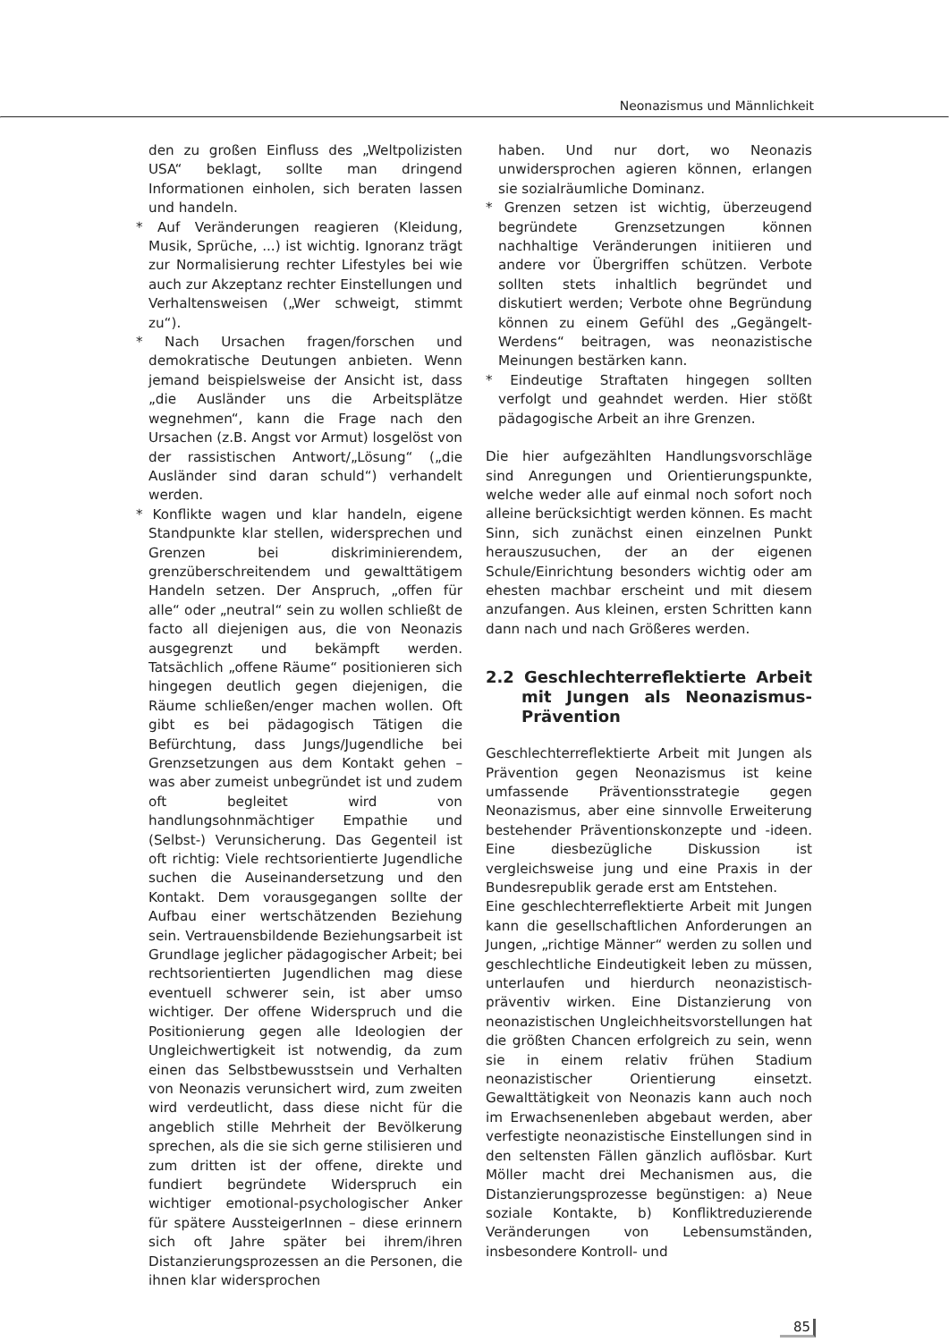Neonazismus und Männlichkeit
den zu großen Einfluss des „Weltpolizisten USA“ beklagt, sollte man dringend Informationen einholen, sich beraten lassen und handeln.
* Auf Veränderungen reagieren (Kleidung, Musik, Sprüche, ...) ist wichtig. Ignoranz trägt zur Normalisierung rechter Lifestyles bei wie auch zur Akzeptanz rechter Einstellungen und Verhaltensweisen („Wer schweigt, stimmt zu“).
* Nach Ursachen fragen/forschen und demokratische Deutungen anbieten. Wenn jemand beispielsweise der Ansicht ist, dass „die Ausländer uns die Arbeitsplätze wegnehmen“, kann die Frage nach den Ursachen (z.B. Angst vor Armut) losgelöst von der rassistischen Antwort/„Lösung“ („die Ausländer sind daran schuld“) verhandelt werden.
* Konflikte wagen und klar handeln, eigene Standpunkte klar stellen, widersprechen und Grenzen bei diskriminierendem, grenzüberschreitendem und gewalttätigem Handeln setzen. Der Anspruch, „offen für alle“ oder „neutral“ sein zu wollen schließt de facto all diejenigen aus, die von Neonazis ausgegrenzt und bekämpft werden. Tatsächlich „offene Räume“ positionieren sich hingegen deutlich gegen diejenigen, die Räume schließen/enger machen wollen. Oft gibt es bei pädagogisch Tätigen die Befürchtung, dass Jungs/Jugendliche bei Grenzsetzungen aus dem Kontakt gehen – was aber zumeist unbegründet ist und zudem oft begleitet wird von handlungsohnmächtiger Empathie und (Selbst-) Verunsicherung. Das Gegenteil ist oft richtig: Viele rechtsorientierte Jugendliche suchen die Auseinandersetzung und den Kontakt. Dem vorausgegangen sollte der Aufbau einer wertschätzenden Beziehung sein. Vertrauensbildende Beziehungsarbeit ist Grundlage jeglicher pädagogischer Arbeit; bei rechtsorientierten Jugendlichen mag diese eventuell schwerer sein, ist aber umso wichtiger. Der offene Widerspruch und die Positionierung gegen alle Ideologien der Ungleichwertigkeit ist notwendig, da zum einen das Selbstbewusstsein und Verhalten von Neonazis verunsichert wird, zum zweiten wird verdeutlicht, dass diese nicht für die angeblich stille Mehrheit der Bevölkerung sprechen, als die sie sich gerne stilisieren und zum dritten ist der offene, direkte und fundiert begründete Widerspruch ein wichtiger emotional-psychologischer Anker für spätere AussteigerInnen – diese erinnern sich oft Jahre später bei ihrem/ihren Distanzierungsprozessen an die Personen, die ihnen klar widersprochen
haben. Und nur dort, wo Neonazis unwidersprochen agieren können, erlangen sie sozialräumliche Dominanz.
* Grenzen setzen ist wichtig, überzeugend begründete Grenzsetzungen können nachhaltige Veränderungen initiieren und andere vor Übergriffen schützen. Verbote sollten stets inhaltlich begründet und diskutiert werden; Verbote ohne Begründung können zu einem Gefühl des „Gegängelt-Werdens“ beitragen, was neonazistische Meinungen bestärken kann.
* Eindeutige Straftaten hingegen sollten verfolgt und geahndet werden. Hier stößt pädagogische Arbeit an ihre Grenzen.
Die hier aufgezählten Handlungsvorschläge sind Anregungen und Orientierungspunkte, welche weder alle auf einmal noch sofort noch alleine berücksichtigt werden können. Es macht Sinn, sich zunächst einen einzelnen Punkt herauszusuchen, der an der eigenen Schule/Einrichtung besonders wichtig oder am ehesten machbar erscheint und mit diesem anzufangen. Aus kleinen, ersten Schritten kann dann nach und nach Größeres werden.
2.2 Geschlechterreflektierte Arbeit mit Jungen als Neonazismus-Prävention
Geschlechterreflektierte Arbeit mit Jungen als Prävention gegen Neonazismus ist keine umfassende Präventionsstrategie gegen Neonazismus, aber eine sinnvolle Erweiterung bestehender Präventionskonzepte und -ideen. Eine diesbezügliche Diskussion ist vergleichsweise jung und eine Praxis in der Bundesrepublik gerade erst am Entstehen.
Eine geschlechterreflektierte Arbeit mit Jungen kann die gesellschaftlichen Anforderungen an Jungen, „richtige Männer“ werden zu sollen und geschlechtliche Eindeutigkeit leben zu müssen, unterlaufen und hierdurch neonazistisch-präventiv wirken. Eine Distanzierung von neonazistischen Ungleichheitsvorstellungen hat die größten Chancen erfolgreich zu sein, wenn sie in einem relativ frühen Stadium neonazistischer Orientierung einsetzt. Gewalttätigkeit von Neonazis kann auch noch im Erwachsenenleben abgebaut werden, aber verfestigte neonazistische Einstellungen sind in den seltensten Fällen gänzlich auflösbar. Kurt Möller macht drei Mechanismen aus, die Distanzierungsprozesse begünstigen: a) Neue soziale Kontakte, b) Konfliktreduzierende Veränderungen von Lebensumständen, insbesondere Kontroll- und
85